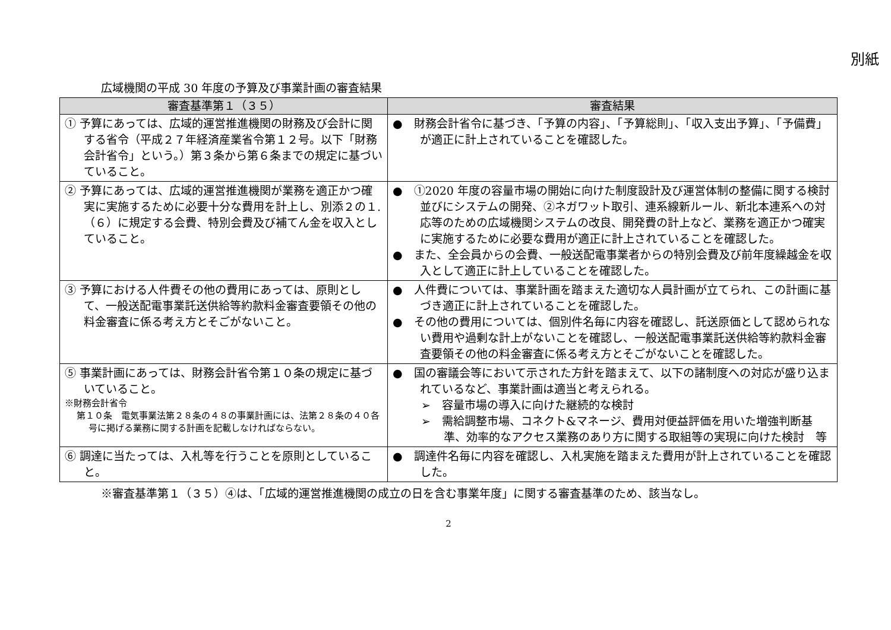別紙
広域機関の平成 30 年度の予算及び事業計画の審査結果
| 審査基準第１（３５） | 審査結果 |
| --- | --- |
| ① 予算にあっては、広域的運営推進機関の財務及び会計に関する省令（平成２７年経済産業省令第１２号。以下「財務会計省令」という。）第３条から第６条までの規定に基づいていること。 | ● 財務会計省令に基づき、「予算の内容」、「予算総則」、「収入支出予算」、「予備費」が適正に計上されていることを確認した。 |
| ② 予算にあっては、広域的運営推進機関が業務を適正かつ確実に実施するために必要十分な費用を計上し、別添２の１.（６）に規定する会費、特別会費及び補てん金を収入としていること。 | ● ①2020 年度の容量市場の開始に向けた制度設計及び運営体制の整備に関する検討並びにシステムの開発、②ネガワット取引、連系線新ルール、新北本連系への対応等のための広域機関システムの改良、開発費の計上など、業務を適正かつ確実に実施するために必要な費用が適正に計上されていることを確認した。 ● また、全会員からの会費、一般送配電事業者からの特別会費及び前年度繰越金を収入として適正に計上していることを確認した。 |
| ③ 予算における人件費その他の費用にあっては、原則として、一般送配電事業託送供給等約款料金審査要領その他の料金審査に係る考え方とそごがないこと。 | ● 人件費については、事業計画を踏まえた適切な人員計画が立てられ、この計画に基づき適正に計上されていることを確認した。 ● その他の費用については、個別件名毎に内容を確認し、託送原価として認められない費用や過剰な計上がないことを確認し、一般送配電事業託送供給等約款料金審査要領その他の料金審査に係る考え方とそごがないことを確認した。 |
| ⑤ 事業計画にあっては、財務会計省令第１０条の規定に基づいていること。 ※財務会計省令 第１０条 電気事業法第２８条の４８の事業計画には、法第２８条の４０各号に掲げる業務に関する計画を記載しなければならない。 | ● 国の審議会等において示された方針を踏まえて、以下の諸制度への対応が盛り込まれているなど、事業計画は適当と考えられる。 ➢ 容量市場の導入に向けた継続的な検討 ➢ 需給調整市場、コネクト&マネージ、費用対便益評価を用いた増強判断基準、効率的なアクセス業務のあり方に関する取組等の実現に向けた検討 等 |
| ⑥ 調達に当たっては、入札等を行うことを原則としていること。 | ● 調達件名毎に内容を確認し、入札実施を踏まえた費用が計上されていることを確認した。 |
※審査基準第１（３５）④は、「広域的運営推進機関の成立の日を含む事業年度」に関する審査基準のため、該当なし。
2